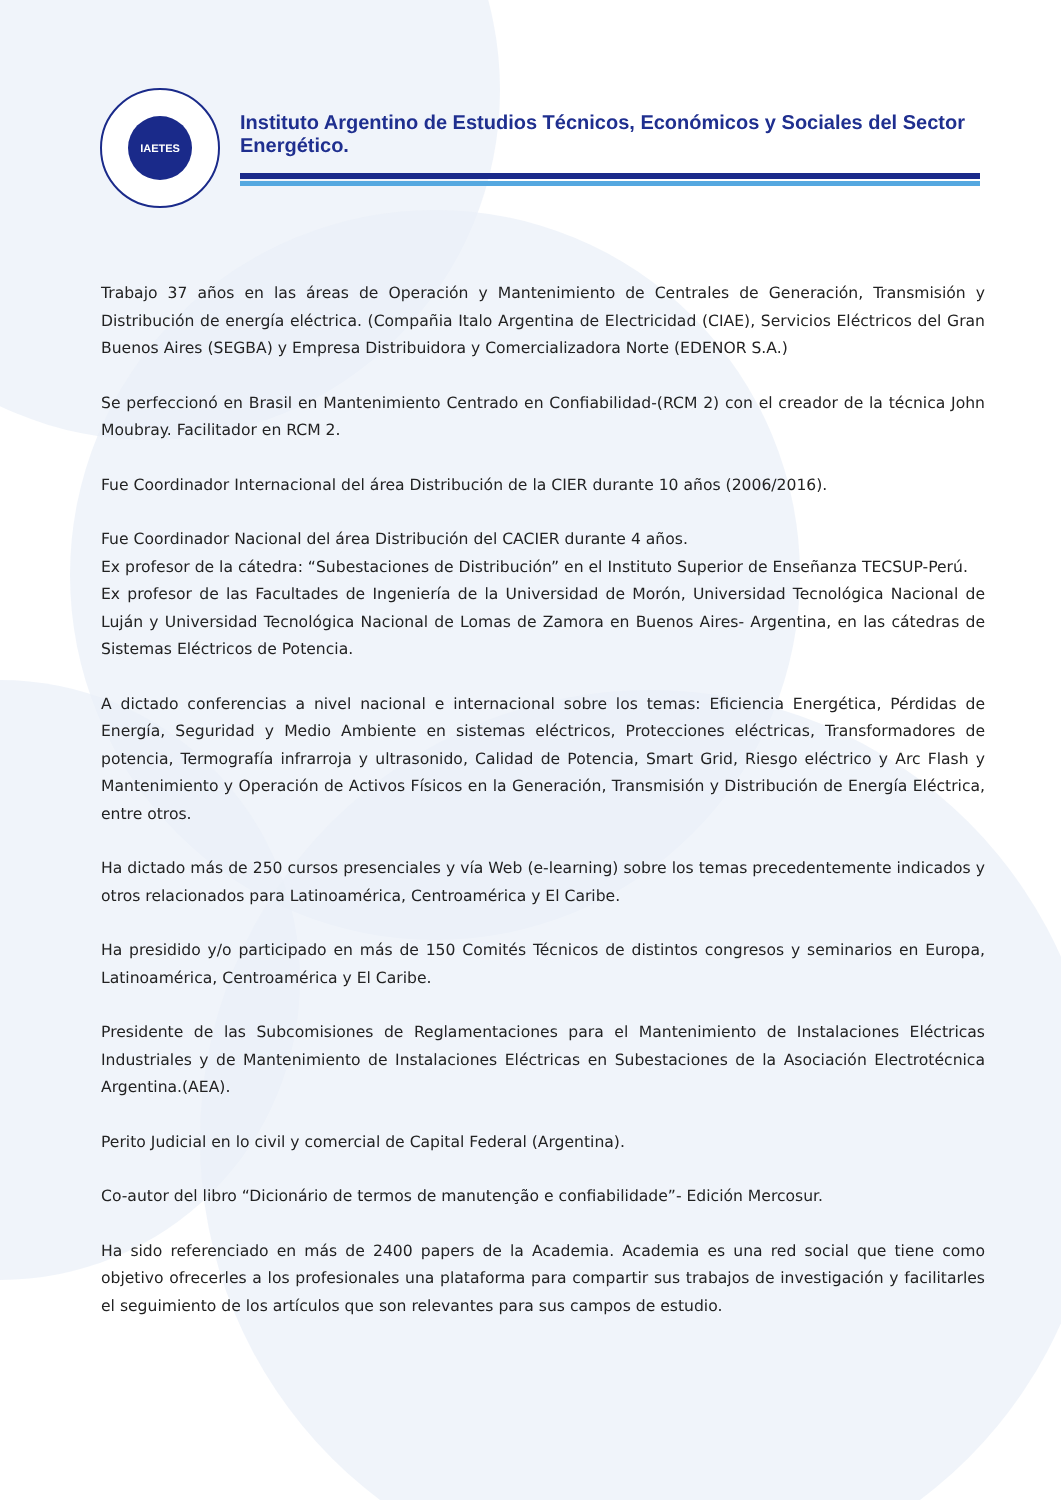IAETES
Instituto Argentino de Estudios Técnicos, Económicos y Sociales del Sector Energético.
Trabajo 37 años en las áreas de Operación y Mantenimiento de Centrales de Generación, Transmisión y Distribución de energía eléctrica. (Compañia Italo Argentina de Electricidad (CIAE), Servicios Eléctricos del Gran Buenos Aires (SEGBA) y Empresa Distribuidora y Comercializadora Norte (EDENOR S.A.)
Se perfeccionó en Brasil en Mantenimiento Centrado en Confiabilidad-(RCM 2) con el creador de la técnica John Moubray. Facilitador en RCM 2.
Fue Coordinador Internacional del área Distribución de la CIER durante 10 años (2006/2016).
Fue Coordinador Nacional del área Distribución del CACIER durante 4 años.
Ex profesor de la cátedra: “Subestaciones de Distribución” en el Instituto Superior de Enseñanza TECSUP-Perú.
Ex profesor de las Facultades de Ingeniería de la Universidad de Morón, Universidad Tecnológica Nacional de Luján y Universidad Tecnológica Nacional de Lomas de Zamora en Buenos Aires- Argentina, en las cátedras de Sistemas Eléctricos de Potencia.
A dictado conferencias a nivel nacional e internacional sobre los temas: Eficiencia Energética, Pérdidas de Energía, Seguridad y Medio Ambiente en sistemas eléctricos, Protecciones eléctricas, Transformadores de potencia, Termografía infrarroja y ultrasonido, Calidad de Potencia, Smart Grid, Riesgo eléctrico y Arc Flash y Mantenimiento y Operación de Activos Físicos en la Generación, Transmisión y Distribución de Energía Eléctrica, entre otros.
Ha dictado más de 250 cursos presenciales y vía Web (e-learning) sobre los temas precedentemente indicados y otros relacionados para Latinoamérica, Centroamérica y El Caribe.
Ha presidido y/o participado en más de 150 Comités Técnicos de distintos congresos y seminarios en Europa, Latinoamérica, Centroamérica y El Caribe.
Presidente de las Subcomisiones de Reglamentaciones para el Mantenimiento de Instalaciones Eléctricas Industriales y de Mantenimiento de Instalaciones Eléctricas en Subestaciones de la Asociación Electrotécnica Argentina.(AEA).
Perito Judicial en lo civil y comercial de Capital Federal (Argentina).
Co-autor del libro “Dicionário de termos de manutenção e confiabilidade”- Edición Mercosur.
Ha sido referenciado en más de 2400 papers de la Academia. Academia es una red social que tiene como objetivo ofrecerles a los profesionales una plataforma para compartir sus trabajos de investigación y facilitarles el seguimiento de los artículos que son relevantes para sus campos de estudio.